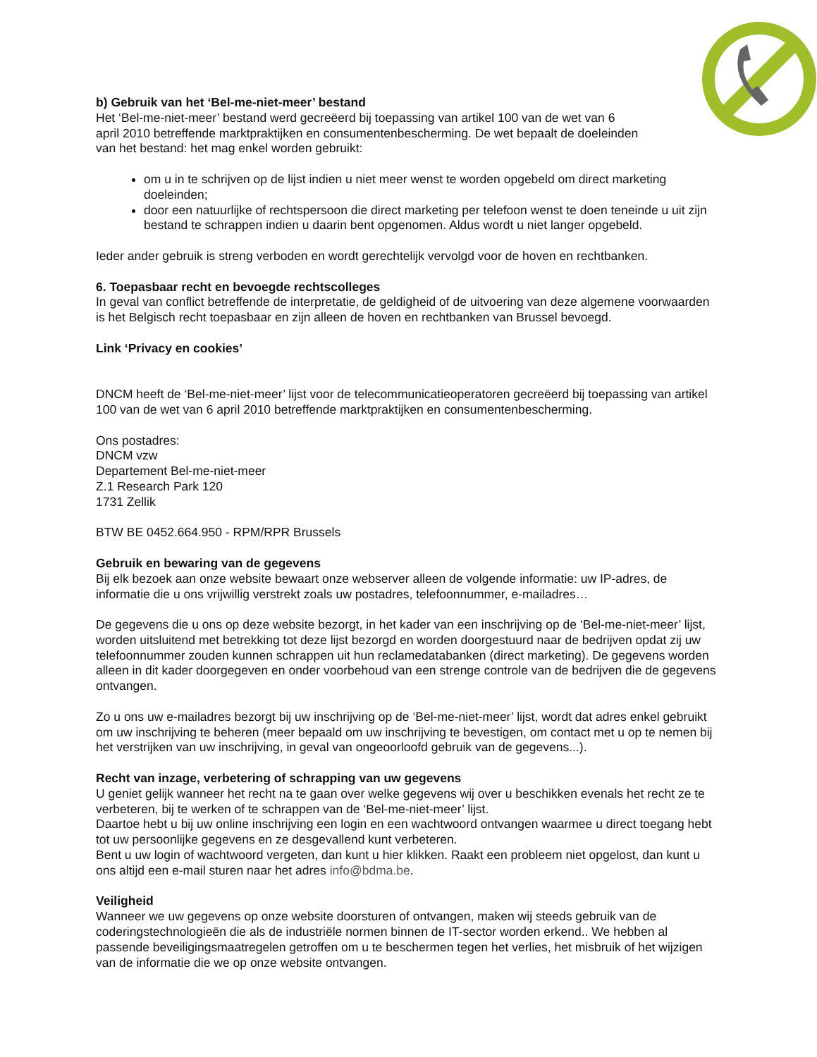b) Gebruik van het ‘Bel-me-niet-meer’ bestand
Het ‘Bel-me-niet-meer’ bestand werd gecreëerd bij toepassing van artikel 100 van de wet van 6
april 2010 betreffende marktpraktijken en consumentenbescherming. De wet bepaalt de doeleinden
van het bestand: het mag enkel worden gebruikt:
om u in te schrijven op de lijst indien u niet meer wenst te worden opgebeld om direct marketing doeleinden;
door een natuurlijke of rechtspersoon die direct marketing per telefoon wenst te doen teneinde u uit zijn bestand te schrappen indien u daarin bent opgenomen. Aldus wordt u niet langer opgebeld.
Ieder ander gebruik is streng verboden en wordt gerechtelijk vervolgd voor de hoven en rechtbanken.
6. Toepasbaar recht en bevoegde rechtscolleges
In geval van conflict betreffende de interpretatie, de geldigheid of de uitvoering van deze algemene voorwaarden is het Belgisch recht toepasbaar en zijn alleen de hoven en rechtbanken van Brussel bevoegd.
Link ‘Privacy en cookies’
DNCM heeft de ‘Bel-me-niet-meer’ lijst voor de telecommunicatieoperatoren gecreëerd bij toepassing van artikel 100 van de wet van 6 april 2010 betreffende marktpraktijken en consumentenbescherming.
Ons postadres:
DNCM vzw
Departement Bel-me-niet-meer
Z.1 Research Park 120
1731 Zellik
BTW BE 0452.664.950 - RPM/RPR Brussels
Gebruik en bewaring van de gegevens
Bij elk bezoek aan onze website bewaart onze webserver alleen de volgende informatie: uw IP-adres, de informatie die u ons vrijwillig verstrekt zoals uw postadres, telefoonnummer, e-mailadres…
De gegevens die u ons op deze website bezorgt, in het kader van een inschrijving op de ‘Bel-me-niet-meer’ lijst, worden uitsluitend met betrekking tot deze lijst bezorgd en worden doorgestuurd naar de bedrijven opdat zij uw telefoonnummer zouden kunnen schrappen uit hun reclamedatabanken (direct marketing). De gegevens worden alleen in dit kader doorgegeven en onder voorbehoud van een strenge controle van de bedrijven die de gegevens ontvangen.
Zo u ons uw e-mailadres bezorgt bij uw inschrijving op de ‘Bel-me-niet-meer’ lijst, wordt dat adres enkel gebruikt om uw inschrijving te beheren (meer bepaald om uw inschrijving te bevestigen, om contact met u op te nemen bij het verstrijken van uw inschrijving, in geval van ongeoorloofd gebruik van de gegevens...).
Recht van inzage, verbetering of schrapping van uw gegevens
U geniet gelijk wanneer het recht na te gaan over welke gegevens wij over u beschikken evenals het recht ze te verbeteren, bij te werken of te schrappen van de ‘Bel-me-niet-meer’ lijst.
Daartoe hebt u bij uw online inschrijving een login en een wachtwoord ontvangen waarmee u direct toegang hebt tot uw persoonlijke gegevens en ze desgevallend kunt verbeteren.
Bent u uw login of wachtwoord vergeten, dan kunt u hier klikken. Raakt een probleem niet opgelost, dan kunt u ons altijd een e-mail sturen naar het adres info@bdma.be.
Veiligheid
Wanneer we uw gegevens op onze website doorsturen of ontvangen, maken wij steeds gebruik van de coderingstechnologieën die als de industriële normen binnen de IT-sector worden erkend.. We hebben al passende beveiligingsmaatregelen getroffen om u te beschermen tegen het verlies, het misbruik of het wijzigen van de informatie die we op onze website ontvangen.